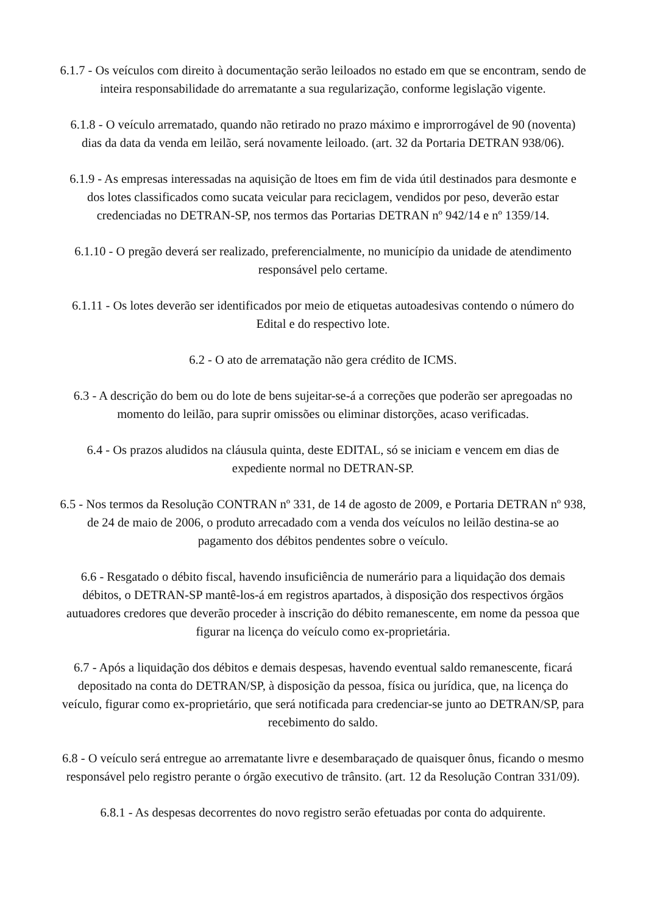6.1.7 - Os veículos com direito à documentação serão leiloados no estado em que se encontram, sendo de inteira responsabilidade do arrematante a sua regularização, conforme legislação vigente.
6.1.8 - O veículo arrematado, quando não retirado no prazo máximo e improrrogável de 90 (noventa) dias da data da venda em leilão, será novamente leiloado. (art. 32 da Portaria DETRAN 938/06).
6.1.9 - As empresas interessadas na aquisição de ltoes em fim de vida útil destinados para desmonte e dos lotes classificados como sucata veicular para reciclagem, vendidos por peso, deverão estar credenciadas no DETRAN-SP, nos termos das Portarias DETRAN nº 942/14 e nº 1359/14.
6.1.10 - O pregão deverá ser realizado, preferencialmente, no município da unidade de atendimento responsável pelo certame.
6.1.11 - Os lotes deverão ser identificados por meio de etiquetas autoadesivas contendo o número do Edital e do respectivo lote.
6.2 - O ato de arrematação não gera crédito de ICMS.
6.3 - A descrição do bem ou do lote de bens sujeitar-se-á a correções que poderão ser apregoadas no momento do leilão, para suprir omissões ou eliminar distorções, acaso verificadas.
6.4 - Os prazos aludidos na cláusula quinta, deste EDITAL, só se iniciam e vencem em dias de expediente normal no DETRAN-SP.
6.5 - Nos termos da Resolução CONTRAN nº 331, de 14 de agosto de 2009, e Portaria DETRAN nº 938, de 24 de maio de 2006, o produto arrecadado com a venda dos veículos no leilão destina-se ao pagamento dos débitos pendentes sobre o veículo.
6.6 - Resgatado o débito fiscal, havendo insuficiência de numerário para a liquidação dos demais débitos, o DETRAN-SP mantê-los-á em registros apartados, à disposição dos respectivos órgãos autuadores credores que deverão proceder à inscrição do débito remanescente, em nome da pessoa que figurar na licença do veículo como ex-proprietária.
6.7 - Após a liquidação dos débitos e demais despesas, havendo eventual saldo remanescente, ficará depositado na conta do DETRAN/SP, à disposição da pessoa, física ou jurídica, que, na licença do veículo, figurar como ex-proprietário, que será notificada para credenciar-se junto ao DETRAN/SP, para recebimento do saldo.
6.8 - O veículo será entregue ao arrematante livre e desembaraçado de quaisquer ônus, ficando o mesmo responsável pelo registro perante o órgão executivo de trânsito. (art. 12 da Resolução Contran 331/09).
6.8.1 - As despesas decorrentes do novo registro serão efetuadas por conta do adquirente.